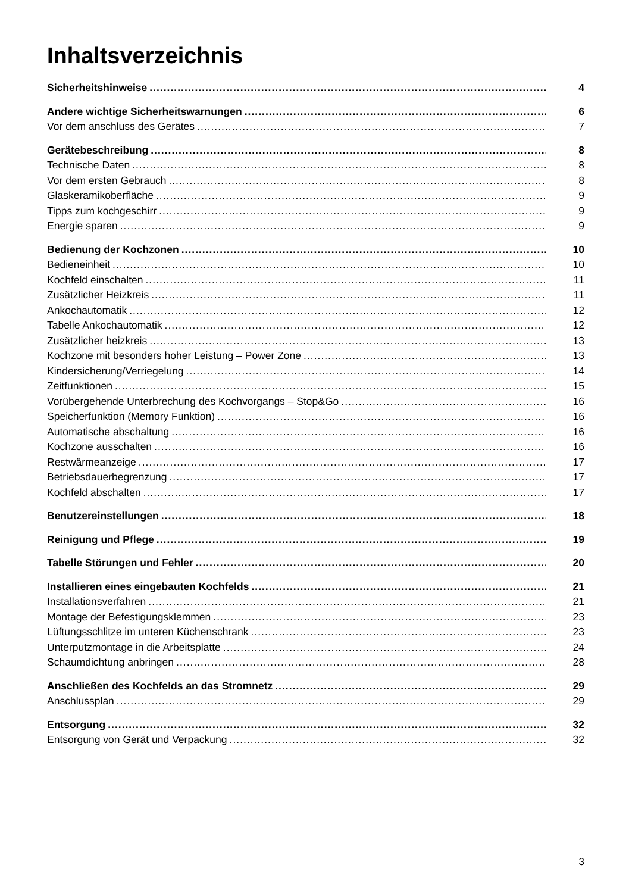Inhaltsverzeichnis
Sicherheitshinweise 4
Andere wichtige Sicherheitswarnungen 6
Vor dem anschluss des Gerätes 7
Gerätebeschreibung 8
Technische Daten 8
Vor dem ersten Gebrauch 8
Glaskeramikoberfläche 9
Tipps zum kochgeschirr 9
Energie sparen 9
Bedienung der Kochzonen 10
Bedieneinheit 10
Kochfeld einschalten 11
Zusätzlicher Heizkreis 11
Ankochautomatik 12
Tabelle Ankochautomatik 12
Zusätzlicher heizkreis 13
Kochzone mit besonders hoher Leistung – Power Zone 13
Kindersicherung/Verriegelung 14
Zeitfunktionen 15
Vorübergehende Unterbrechung des Kochvorgangs – Stop&Go 16
Speicherfunktion (Memory Funktion) 16
Automatische abschaltung 16
Kochzone ausschalten 16
Restwärmeanzeige 17
Betriebsdauerbegrenzung 17
Kochfeld abschalten 17
Benutzereinstellungen 18
Reinigung und Pflege 19
Tabelle Störungen und Fehler 20
Installieren eines eingebauten Kochfelds 21
Installationsverfahren 21
Montage der Befestigungsklemmen 23
Lüftungsschlitze im unteren Küchenschrank 23
Unterputzmontage in die Arbeitsplatte 24
Schaumdichtung anbringen 28
Anschließen des Kochfelds an das Stromnetz 29
Anschlussplan 29
Entsorgung 32
Entsorgung von Gerät und Verpackung 32
3